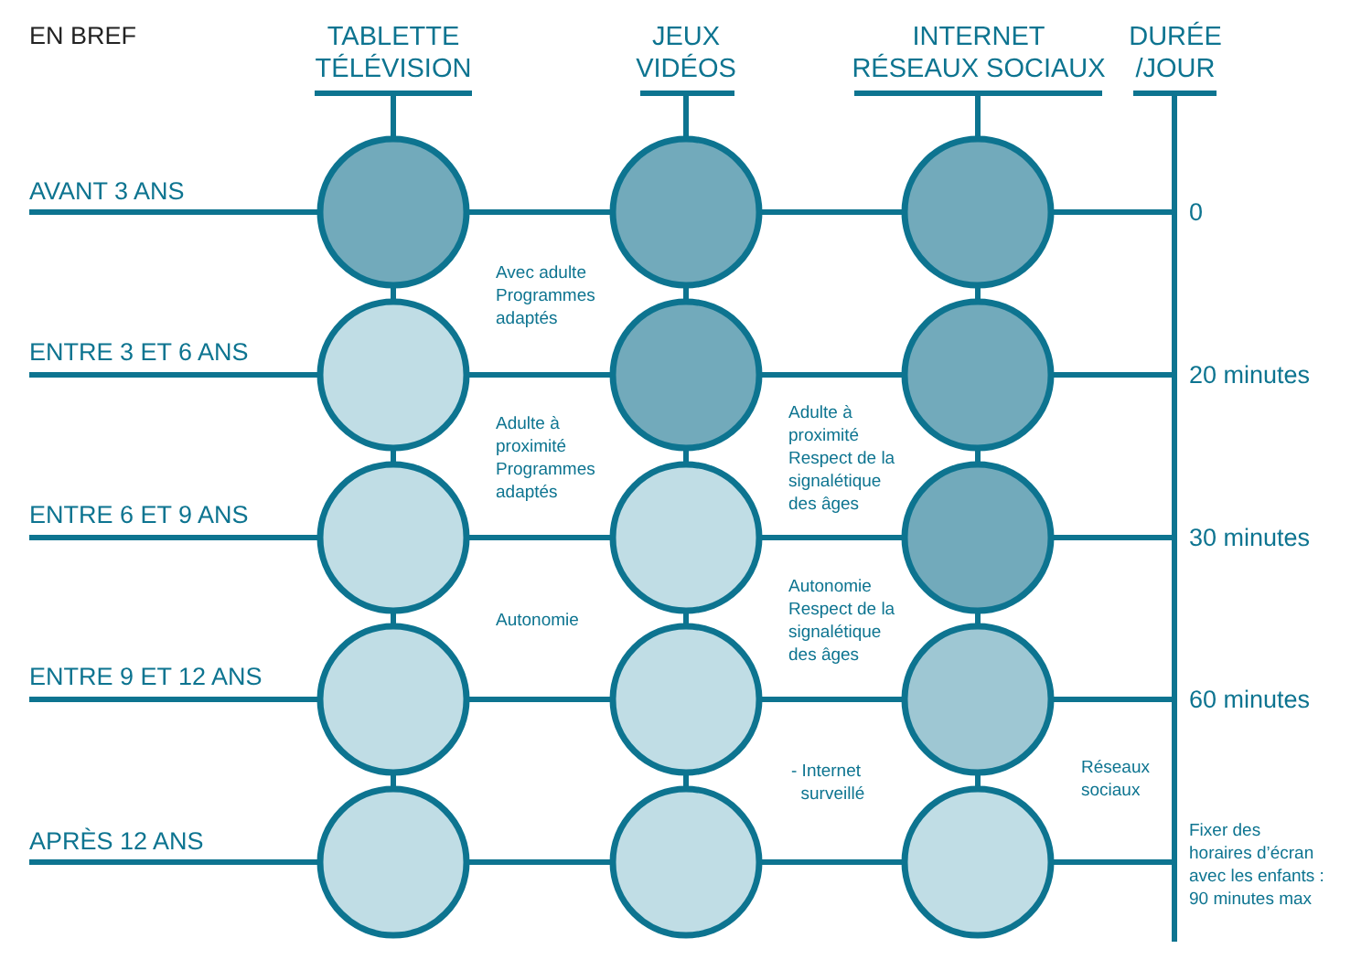EN BREF
TABLETTE
TÉLÉVISION
JEUX
VIDÉOS
INTERNET
RÉSEAUX SOCIAUX
DURÉE
/JOUR
AVANT 3 ANS
ENTRE 3 ET 6 ANS
ENTRE 6 ET 9 ANS
ENTRE 9 ET 12 ANS
APRÈS 12 ANS
0
20 minutes
30 minutes
60 minutes
Fixer des
horaires d’écran
avec les enfants :
90 minutes max
Avec adulte
Programmes
adaptés
Adulte à
proximité
Programmes
adaptés
Autonomie
Adulte à
proximité
Respect de la
signalétique
des âges
Autonomie
Respect de la
signalétique
des âges
- Internet
surveillé
Réseaux
sociaux